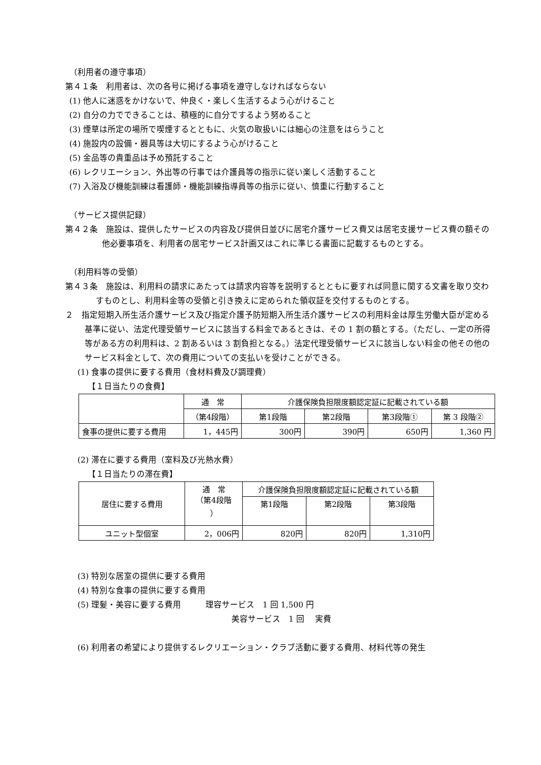（利用者の遵守事項）
第４１条　利用者は、次の各号に掲げる事項を遵守しなければならない
(1) 他人に迷惑をかけないで、仲良く・楽しく生活するよう心がけること
(2) 自分の力でできることは、積極的に自分でするよう努めること
(3) 煙草は所定の場所で喫煙するとともに、火気の取扱いには細心の注意をはらうこと
(4) 施設内の設備・器具等は大切にするよう心がけること
(5) 金品等の貴重品は予め預託すること
(6) レクリエーション、外出等の行事では介護員等の指示に従い楽しく活動すること
(7) 入浴及び機能訓練は看護師・機能訓練指導員等の指示に従い、慎重に行動すること
（サービス提供記録）
第４２条　施設は、提供したサービスの内容及び提供日並びに居宅介護サービス費又は居宅支援サービス費の額その他必要事項を、利用者の居宅サービス計画又はこれに準じる書面に記載するものとする。
（利用料等の受領）
第４３条　施設は、利用料の請求にあたっては請求内容等を説明するとともに要すれば同意に関する文書を取り交わすものとし、利用料金等の受領と引き換えに定められた領収証を交付するものとする。
２　指定短期入所生活介護サービス及び指定介護予防短期入所生活介護サービスの利用料金は厚生労働大臣が定める基準に従い、法定代理受領サービスに該当する料金であるときは、その 1 割の額とする。（ただし、一定の所得等がある方の利用料は、2 割あるいは 3 割負担となる。）法定代理受領サービスに該当しない料金の他その他のサービス料金として、次の費用についての支払いを受けことができる。
(1) 食事の提供に要する費用（食材料費及び調理費）
【１日当たりの食費】
| | 通 常 | 介護保険負担限度額認定証に記載されている額 | | | |
| --- | --- | --- | --- | --- | --- |
| | （第4段階） | 第1段階 | 第2段階 | 第3段階① | 第 3 段階② |
| 食事の提供に要する費用 | 1，445円 | 300円 | 390円 | 650円 | 1,360 円 |
(2) 滞在に要する費用（室料及び光熱水費）
【１日当たりの滞在費】
| 居住に要する費用 | 通 常 （第4段階 ） | 介護保険負担限度額認定証に記載されている額 | | |
| --- | --- | --- | --- | --- |
| | | 第1段階 | 第2段階 | 第3段階 |
| ユニット型個室 | 2，006円 | 820円 | 820円 | 1,310円 |
(3) 特別な居室の提供に要する費用
(4) 特別な食事の提供に要する費用
(5) 理髪・美容に要する費用　　　理容サービス　1 回 1,500 円
美容サービス　1 回　 実費
(6) 利用者の希望により提供するレクリエーション・クラブ活動に要する費用、材料代等の発生